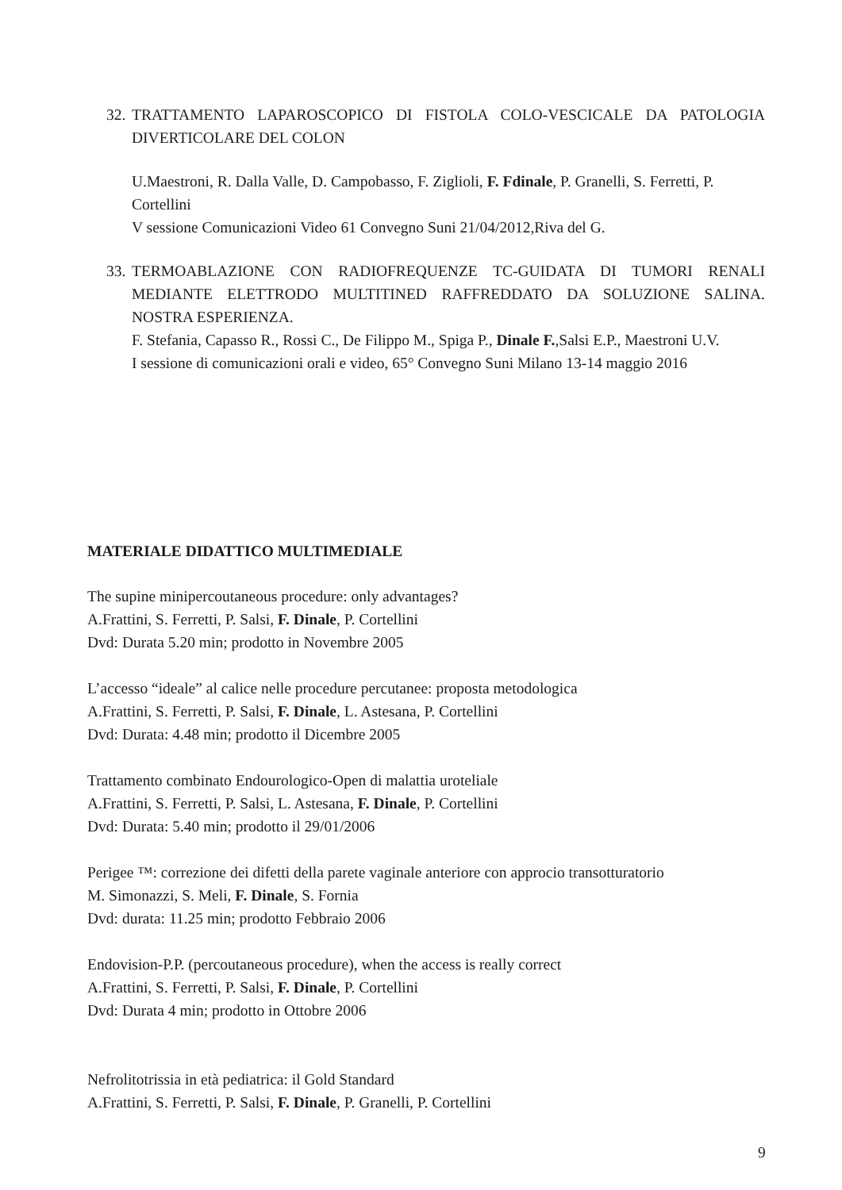32.
TRATTAMENTO LAPAROSCOPICO DI FISTOLA COLO-VESCICALE DA PATOLOGIA DIVERTICOLARE DEL COLON
U.Maestroni, R. Dalla Valle, D. Campobasso, F. Ziglioli, F. Fdinale, P. Granelli, S. Ferretti, P. Cortellini
V sessione Comunicazioni Video 61 Convegno Suni 21/04/2012,Riva del G.
33.
TERMOABLAZIONE CON RADIOFREQUENZE TC-GUIDATA DI TUMORI RENALI MEDIANTE ELETTRODO MULTITINED RAFFREDDATO DA SOLUZIONE SALINA. NOSTRA ESPERIENZA.
F. Stefania, Capasso R., Rossi C., De Filippo M., Spiga P., Dinale F.,Salsi E.P., Maestroni U.V.
I sessione di comunicazioni orali e video, 65° Convegno Suni Milano 13-14 maggio 2016
MATERIALE DIDATTICO MULTIMEDIALE
The supine minipercoutaneous procedure: only advantages?
A.Frattini, S. Ferretti, P. Salsi, F. Dinale, P. Cortellini
Dvd: Durata 5.20 min; prodotto in Novembre 2005
L’accesso “ideale” al calice nelle procedure percutanee: proposta metodologica
A.Frattini, S. Ferretti, P. Salsi, F. Dinale, L. Astesana, P. Cortellini
Dvd: Durata: 4.48 min; prodotto il Dicembre 2005
Trattamento combinato Endourologico-Open di malattia uroteliale
A.Frattini, S. Ferretti, P. Salsi, L. Astesana, F. Dinale, P. Cortellini
Dvd: Durata: 5.40 min; prodotto il 29/01/2006
Perigee ™: correzione dei difetti della parete vaginale anteriore con approcio transotturatorio
M. Simonazzi, S. Meli, F. Dinale, S. Fornia
Dvd: durata: 11.25 min; prodotto Febbraio 2006
Endovision-P.P. (percoutaneous procedure), when the access is really correct
A.Frattini, S. Ferretti, P. Salsi, F. Dinale, P. Cortellini
Dvd: Durata 4 min; prodotto in Ottobre 2006
Nefrolitotrissia in età pediatrica: il Gold Standard
A.Frattini, S. Ferretti, P. Salsi, F. Dinale, P. Granelli, P. Cortellini
9